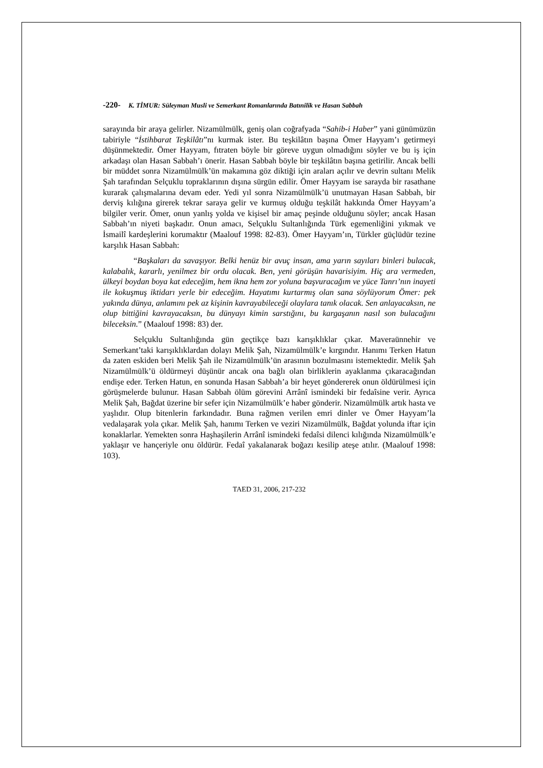-220- K. TİMUR: Süleyman Musli ve Semerkant Romanlarında Batınilik ve Hasan Sabbah
sarayında bir araya gelirler. Nizamülmülk, geniş olan coğrafyada “Sahib-i Haber” yani günümüzün tabiriyle “İstihbarat Teşkilâtı”nı kurmak ister. Bu teşkilâtın başına Ömer Hayyam’ı getirmeyi düşünmektedir. Ömer Hayyam, fıtraten böyle bir göreve uygun olmadığını söyler ve bu iş için arkadaşı olan Hasan Sabbah’ı önerir. Hasan Sabbah böyle bir teşkilâtın başına getirilir. Ancak belli bir müddet sonra Nizamülmülk’ün makamına göz diktiği için araları açılır ve devrin sultanı Melik Şah tarafından Selçuklu topraklarının dışına sürgün edilir. Ömer Hayyam ise sarayda bir rasathane kurarak çalışmalarına devam eder. Yedi yıl sonra Nizamülmülk’ü unutmayan Hasan Sabbah, bir derviş kılığına girerek tekrar saraya gelir ve kurmuş olduğu teşkilât hakkında Ömer Hayyam’a bilgiler verir. Ömer, onun yanlış yolda ve kişisel bir amaç peşinde olduğunu söyler; ancak Hasan Sabbah’ın niyeti başkadır. Onun amacı, Selçuklu Sultanlığında Türk egemenliğini yıkmak ve İsmailî kardeşlerini korumaktır (Maalouf 1998: 82-83). Ömer Hayyam’ın, Türkler güçlüdür tezine karşılık Hasan Sabbah:
“Başkaları da savaşıyor. Belki henüz bir avuç insan, ama yarın sayıları binleri bulacak, kalabalık, kararlı, yenilmez bir ordu olacak. Ben, yeni görüşün havarisiyim. Hiç ara vermeden, ülkeyi boydan boya kat edeceğim, hem ikna hem zor yoluna başvuracağım ve yüce Tanrı’nın inayeti ile kokuşmuş iktidarı yerle bir edeceğim. Hayatımı kurtarmış olan sana söylüyorum Ömer: pek yakında dünya, anlamını pek az kişinin kavrayabileceği olaylara tanık olacak. Sen anlayacaksın, ne olup bittiğini kavrayacaksın, bu dünyayı kimin sarstığını, bu kargaşanın nasıl son bulacağını bileceksin.” (Maalouf 1998: 83) der.
Selçuklu Sultanlığında gün geçtikçe bazı karışıklıklar çıkar. Maveraünnehir ve Semerkant’taki karışıklıklardan dolayı Melik Şah, Nizamülmülk’e kırgındır. Hanımı Terken Hatun da zaten eskiden beri Melik Şah ile Nizamülmülk’ün arasının bozulmasını istemektedir. Melik Şah Nizamülmülk’ü öldürmeyi düşünür ancak ona bağlı olan birliklerin ayaklanma çıkaracağından endişe eder. Terken Hatun, en sonunda Hasan Sabbah’a bir heyet göndererek onun öldürülmesi için görüşmelerde bulunur. Hasan Sabbah ölüm görevini Arrânî ismindeki bir fedaîsine verir. Ayrıca Melik Şah, Bağdat üzerine bir sefer için Nizamülmülk’e haber gönderir. Nizamülmülk artık hasta ve yaşlıdır. Olup bitenlerin farkındadır. Buna rağmen verilen emri dinler ve Ömer Hayyam’la vedalaşarak yola çıkar. Melik Şah, hanımı Terken ve veziri Nizamülmülk, Bağdat yolunda iftar için konaklarlar. Yemekten sonra Haşhaşilerin Arrânî ismindeki fedaîsi dilenci kılığında Nizamülmülk’e yaklaşır ve hançeriyle onu öldürür. Fedaî yakalanarak boğazı kesilip ateşe atılır. (Maalouf 1998: 103).
TAED 31, 2006, 217-232